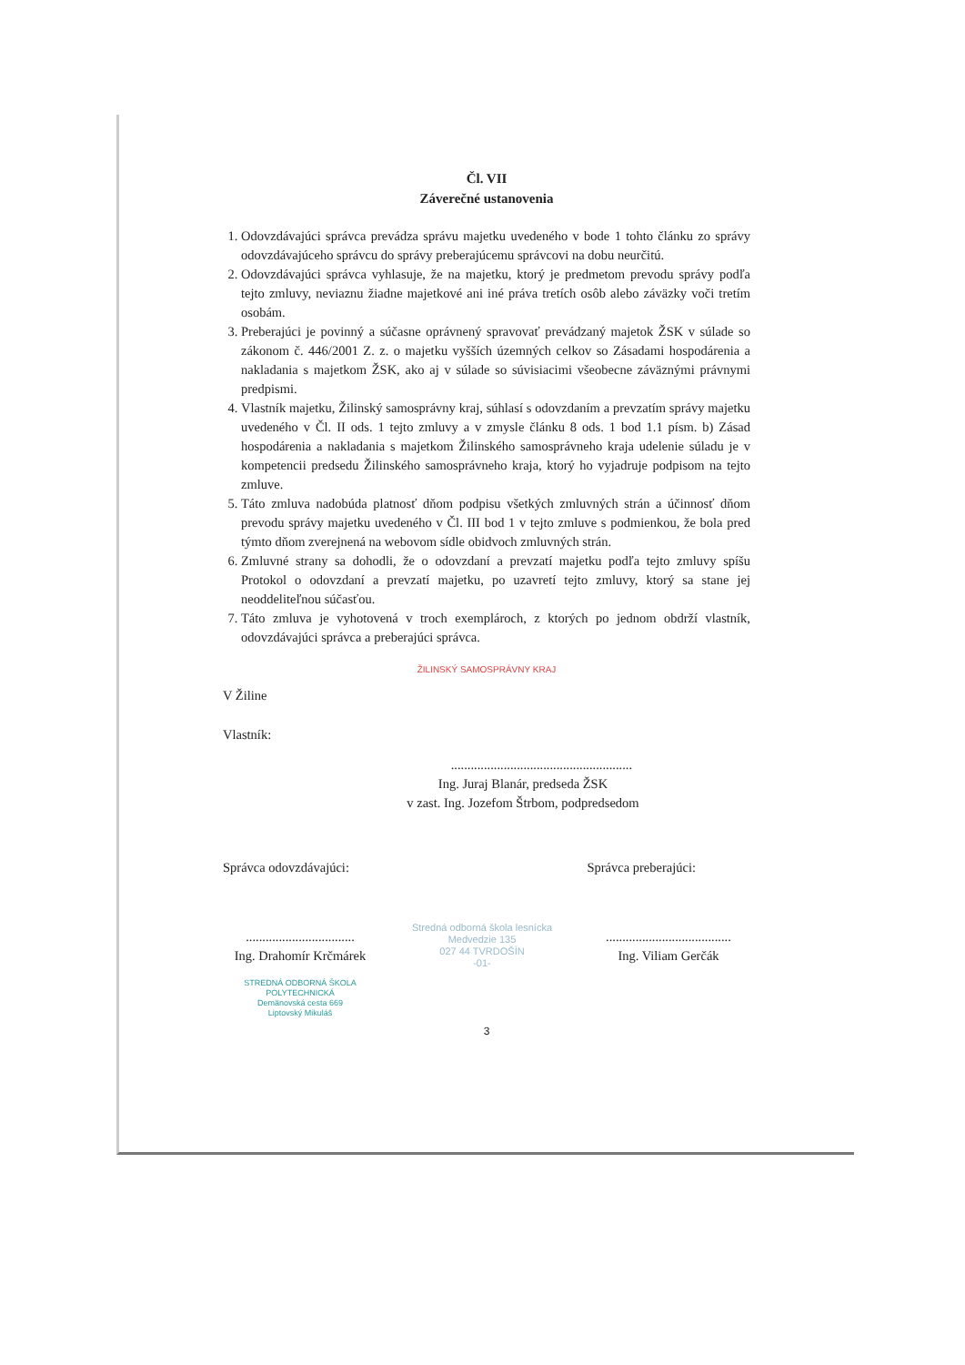Čl. VII
Záverečné ustanovenia
1. Odovzdávajúci správca prevádza správu majetku uvedeného v bode 1 tohto článku zo správy odovzdávajúceho správcu do správy preberajúcemu správcovi na dobu neurčitú.
2. Odovzdávajúci správca vyhlasuje, že na majetku, ktorý je predmetom prevodu správy podľa tejto zmluvy, neviaznu žiadne majetkové ani iné práva tretích osôb alebo záväzky voči tretím osobám.
3. Preberajúci je povinný a súčasne oprávnený spravovať prevádzaný majetok ŽSK v súlade so zákonom č. 446/2001 Z. z. o majetku vyšších územných celkov so Zásadami hospodárenia a nakladania s majetkom ŽSK, ako aj v súlade so súvisiacimi všeobecne záväznými právnymi predpismi.
4. Vlastník majetku, Žilinský samosprávny kraj, súhlasí s odovzdaním a prevzatím správy majetku uvedeného v Čl. II ods. 1 tejto zmluvy a v zmysle článku 8 ods. 1 bod 1.1 písm. b) Zásad hospodárenia a nakladania s majetkom Žilinského samosprávneho kraja udelenie súladu je v kompetencii predsedu Žilinského samosprávneho kraja, ktorý ho vyjadruje podpisom na tejto zmluve.
5. Táto zmluva nadobúda platnosť dňom podpisu všetkých zmluvných strán a účinnosť dňom prevodu správy majetku uvedeného v Čl. III bod 1 v tejto zmluve s podmienkou, že bola pred týmto dňom zverejnená na webovom sídle obidvoch zmluvných strán.
6. Zmluvné strany sa dohodli, že o odovzdaní a prevzatí majetku podľa tejto zmluvy spíšu Protokol o odovzdaní a prevzatí majetku, po uzavretí tejto zmluvy, ktorý sa stane jej neoddeliteľnou súčasťou.
7. Táto zmluva je vyhotovená v troch exemplároch, z ktorých po jednom obdrží vlastník, odovzdávajúci správca a preberajúci správca.
ŽILINSKÝ SAMOSPRÁVNY KRAJ
V Žiline
Vlastník:
.......................................................
Ing. Juraj Blanár, predseda ŽSK
v zast. Ing. Jozefom Štrbom, podpredsedom
Správca odovzdávajúci: Správca preberajúci:
.................................
Ing. Drahomír Krčmárek
STREDNÁ ODBORNÁ ŠKOLA
POLYTECHNICKÁ
Demänovská cesta 669
Liptovský Mikuláš
Stredná odborná škola lesnícka
Medvedzie 135
027 44 TVRDOŠÍN
-01-
......................................
Ing. Viliam Gerčák
3